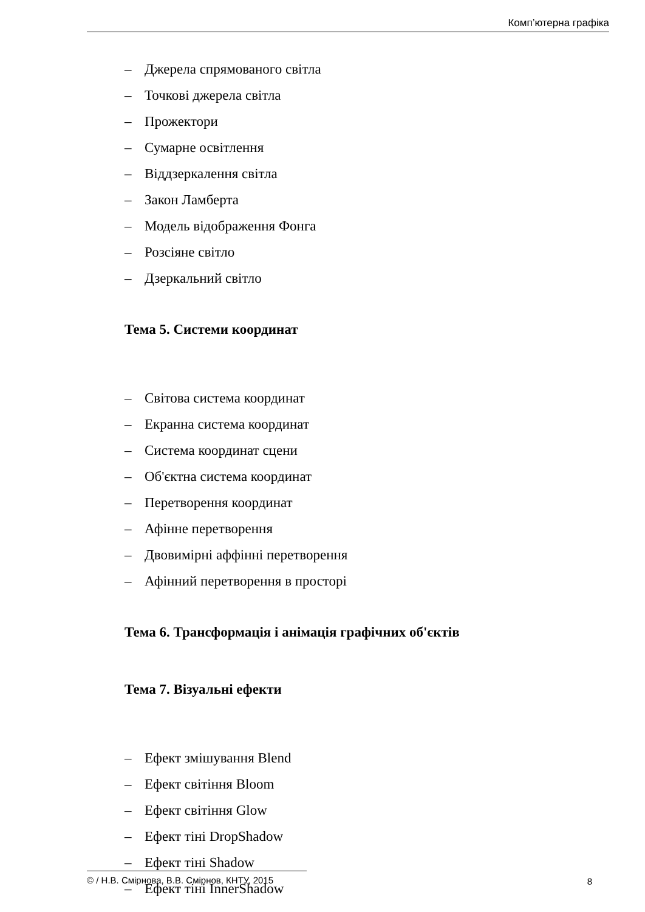Комп’ютерна графіка
– Джерела спрямованого світла
– Точкові джерела світла
– Прожектори
– Сумарне освітлення
– Віддзеркалення світла
– Закон Ламберта
– Модель відображення Фонга
– Розсіяне світло
– Дзеркальний світло
Тема 5. Системи координат
– Світова система координат
– Екранна система координат
– Система координат сцени
– Об'єктна система координат
– Перетворення координат
– Афінне перетворення
– Двовимірні аффінні перетворення
– Афінний перетворення в просторі
Тема 6. Трансформація і анімація графічних об'єктів
Тема 7. Візуальні ефекти
– Ефект змішування Blend
– Ефект світіння Bloom
– Ефект світіння Glow
– Ефект тіні DropShadow
– Ефект тіні Shadow
– Ефект тіні InnerShadow
© / Н.В. Смірнова, В.В. Смірнов, КНТУ, 2015
8